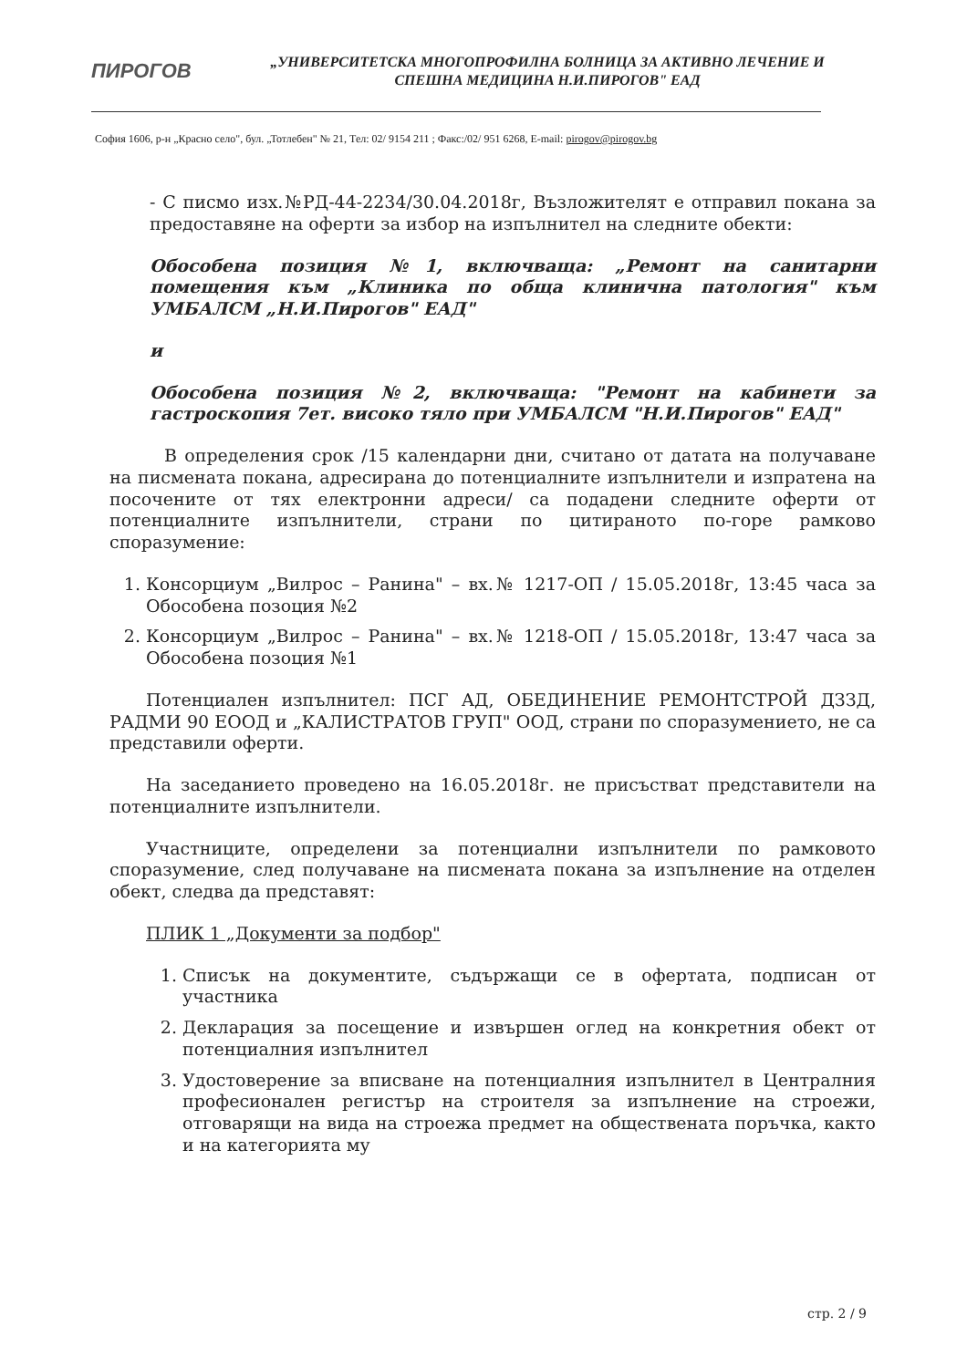ПИРОГОВ
„УНИВЕРСИТЕТСКА МНОГОПРОФИЛНА БОЛНИЦА ЗА АКТИВНО ЛЕЧЕНИЕ И СПЕШНА МЕДИЦИНА Н.И.ПИРОГОВ" ЕАД
София 1606, р-н „Красно село", бул. „Тотлебен" № 21, Тел: 02/ 9154 211 ; Факс:/02/ 951 6268, E-mail: pirogov@pirogov.bg
- С писмо изх.№РД-44-2234/30.04.2018г, Възложителят е отправил покана за предоставяне на оферти за избор на изпълнител на следните обекти:
Обособена позиция №1, включваща: „Ремонт на санитарни помещения към „Клиника по обща клинична патология" към УМБАЛСМ „Н.И.Пирогов" ЕАД"
и
Обособена позиция №2, включваща: "Ремонт на кабинети за гастроскопия 7ет. високо тяло при УМБАЛСМ "Н.И.Пирогов" ЕАД"
В определения срок /15 календарни дни, считано от датата на получаване на писмената покана, адресирана до потенциалните изпълнители и изпратена на посочените от тях електронни адреси/ са подадени следните оферти от потенциалните изпълнители, страни по цитираното по-горе рамково споразумение:
1. Консорциум „Вилрос – Ранина" – вх.№ 1217-ОП / 15.05.2018г, 13:45 часа за Обособена позоция №2
2. Консорциум „Вилрос – Ранина" – вх.№ 1218-ОП / 15.05.2018г, 13:47 часа за Обособена позоция №1
Потенциален изпълнител: ПСГ АД, ОБЕДИНЕНИЕ РЕМОНТСТРОЙ ДЗЗД, РАДМИ 90 ЕООД и „КАЛИСТРАТОВ ГРУП" ООД, страни по споразумението, не са представили оферти.
На заседанието проведено на 16.05.2018г. не присъстват представители на потенциалните изпълнители.
Участниците, определени за потенциални изпълнители по рамковото споразумение, след получаване на писмената покана за изпълнение на отделен обект, следва да представят:
ПЛИК 1 „Документи за подбор"
1. Списък на документите, съдържащи се в офертата, подписан от участника
2. Декларация за посещение и извършен оглед на конкретния обект от потенциалния изпълнител
3. Удостоверение за вписване на потенциалния изпълнител в Централния професионален регистър на строителя за изпълнение на строежи, отговарящи на вида на строежа предмет на обществената поръчка, както и на категорията му
стр. 2 / 9